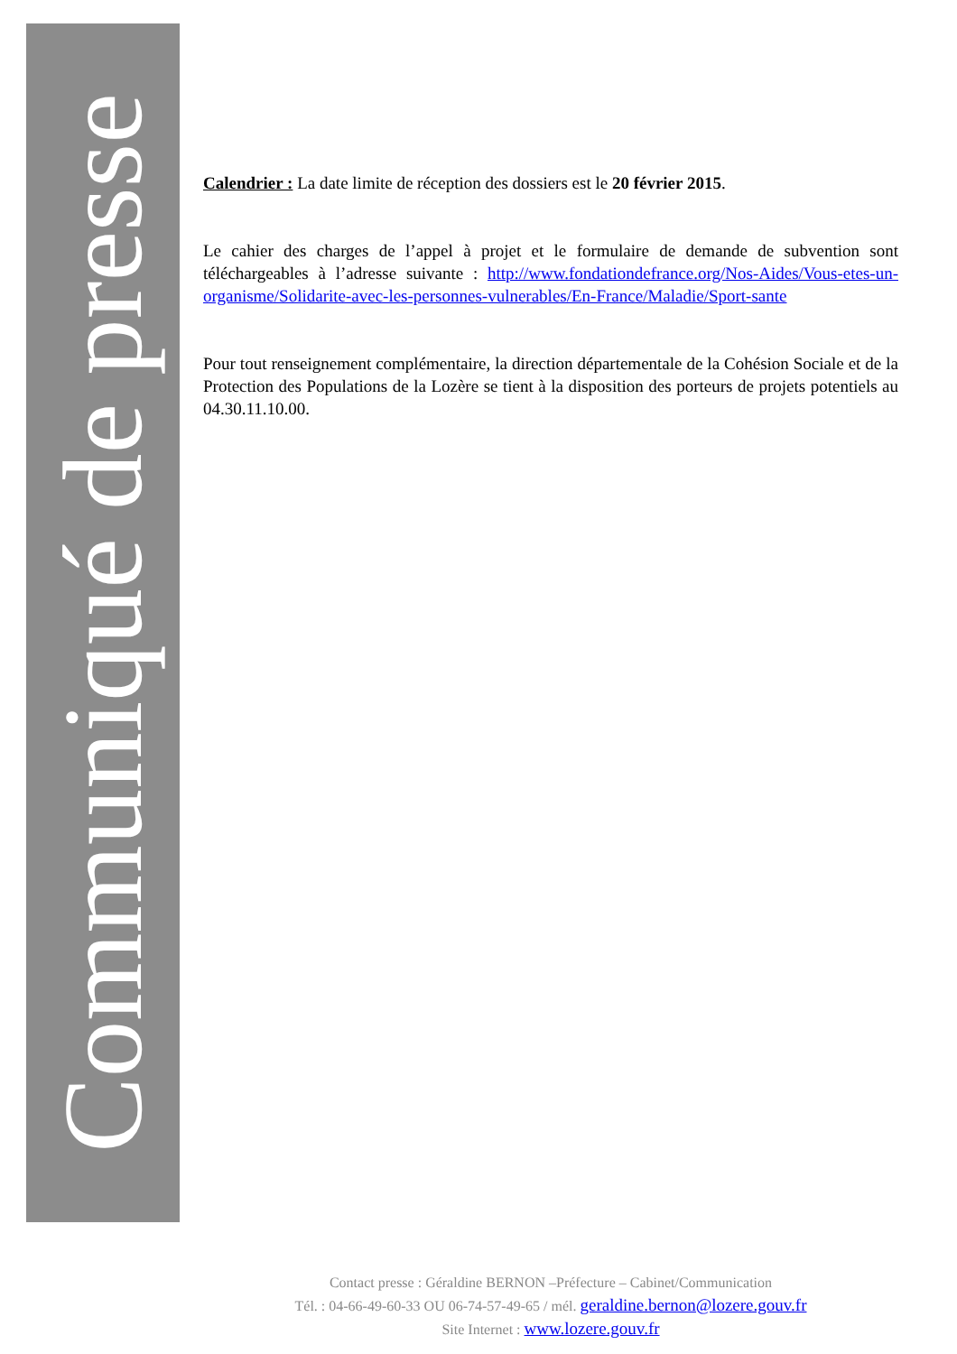Communiqué de presse
Calendrier : La date limite de réception des dossiers est le 20 février 2015.
Le cahier des charges de l’appel à projet et le formulaire de demande de subvention sont téléchargeables à l’adresse suivante : http://www.fondationdefrance.org/Nos-Aides/Vous-etes-un-organisme/Solidarite-avec-les-personnes-vulnerables/En-France/Maladie/Sport-sante
Pour tout renseignement complémentaire, la direction départementale de la Cohésion Sociale et de la Protection des Populations de la Lozère se tient à la disposition des porteurs de projets potentiels au 04.30.11.10.00.
Contact presse : Géraldine BERNON –Préfecture – Cabinet/Communication
Tél. : 04-66-49-60-33 OU 06-74-57-49-65 / mél. geraldine.bernon@lozere.gouv.fr
Site Internet : www.lozere.gouv.fr